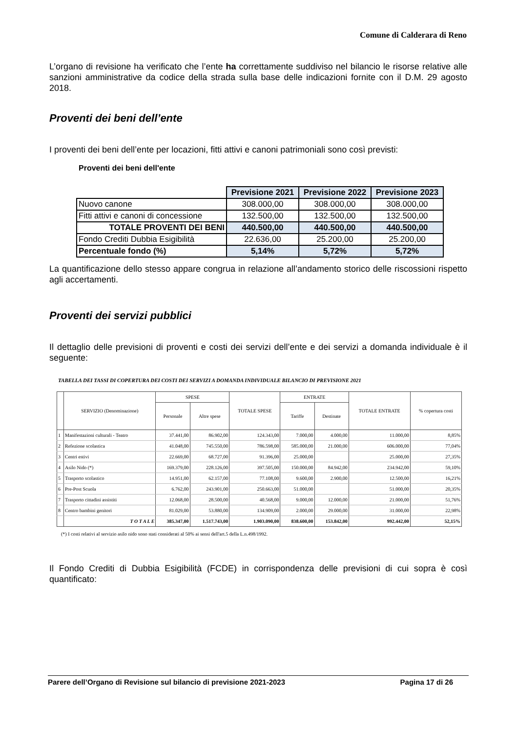Comune di Calderara di Reno
L’organo di revisione ha verificato che l’ente ha correttamente suddiviso nel bilancio le risorse relative alle sanzioni amministrative da codice della strada sulla base delle indicazioni fornite con il D.M. 29 agosto 2018.
Proventi dei beni dell’ente
I proventi dei beni dell’ente per locazioni, fitti attivi e canoni patrimoniali sono così previsti:
Proventi dei beni dell'ente
| | Previsione 2021 | Previsione 2022 | Previsione 2023 |
| Nuovo canone | 308.000,00 | 308.000,00 | 308.000,00 |
| Fitti attivi e canoni di concessione | 132.500,00 | 132.500,00 | 132.500,00 |
| TOTALE PROVENTI DEI BENI | 440.500,00 | 440.500,00 | 440.500,00 |
| Fondo Crediti Dubbia Esigibilità | 22.636,00 | 25.200,00 | 25.200,00 |
| Percentuale fondo (%) | 5,14% | 5,72% | 5,72% |
La quantificazione dello stesso appare congrua in relazione all’andamento storico delle riscossioni rispetto agli accertamenti.
Proventi dei servizi pubblici
Il dettaglio delle previsioni di proventi e costi dei servizi dell’ente e dei servizi a domanda individuale è il seguente:
TABELLA DEI TASSI DI COPERTURA DEI COSTI DEI SERVIZI A DOMANDA INDIVIDUALE BILANCIO DI PREVISIONE 2021
| | SERVIZIO (Denominazione) | SPESE | | TOTALE SPESE | ENTRATE | | TOTALE ENTRATE | % copertura costi |
| --- | --- | --- | --- | --- | --- | --- | --- | --- |
| | | Personale | Altre spese | | Tariffe | Destinate | | |
| 1 | Manifestazioni culturali - Teatro | 37.441,00 | 86.902,00 | 124.343,00 | 7.000,00 | 4.000,00 | 11.000,00 | 8,85% |
| 2 | Refezione scolastica | 41.048,00 | 745.550,00 | 786.598,00 | 585.000,00 | 21.000,00 | 606.000,00 | 77,04% |
| 3 | Centri estivi | 22.669,00 | 68.727,00 | 91.396,00 | 25.000,00 | | 25.000,00 | 27,35% |
| 4 | Asilo Nido (*) | 169.379,00 | 228.126,00 | 397.505,00 | 150.000,00 | 84.942,00 | 234.942,00 | 59,10% |
| 5 | Trasporto scolastico | 14.951,00 | 62.157,00 | 77.108,00 | 9.600,00 | 2.900,00 | 12.500,00 | 16,21% |
| 6 | Pre-Post Scuola | 6.762,00 | 243.901,00 | 250.663,00 | 51.000,00 | | 51.000,00 | 20,35% |
| 7 | Trasporto cittadini assistiti | 12.068,00 | 28.500,00 | 40.568,00 | 9.000,00 | 12.000,00 | 21.000,00 | 51,76% |
| 8 | Centro bambini genitori | 81.029,00 | 53.880,00 | 134.909,00 | 2.000,00 | 29.000,00 | 31.000,00 | 22,98% |
| | T O T A L E | 385.347,00 | 1.517.743,00 | 1.903.090,00 | 838.600,00 | 153.842,00 | 992.442,00 | 52,15% |
(*) I costi relativi al servizio asilo nido sono stati considerati al 50% ai sensi dell'art.5 della L.n.498/1992.
Il Fondo Crediti di Dubbia Esigibilità (FCDE) in corrispondenza delle previsioni di cui sopra è così quantificato:
Parere dell’Organo di Revisione sul bilancio di previsione 2021-2023 Pagina 17 di 26